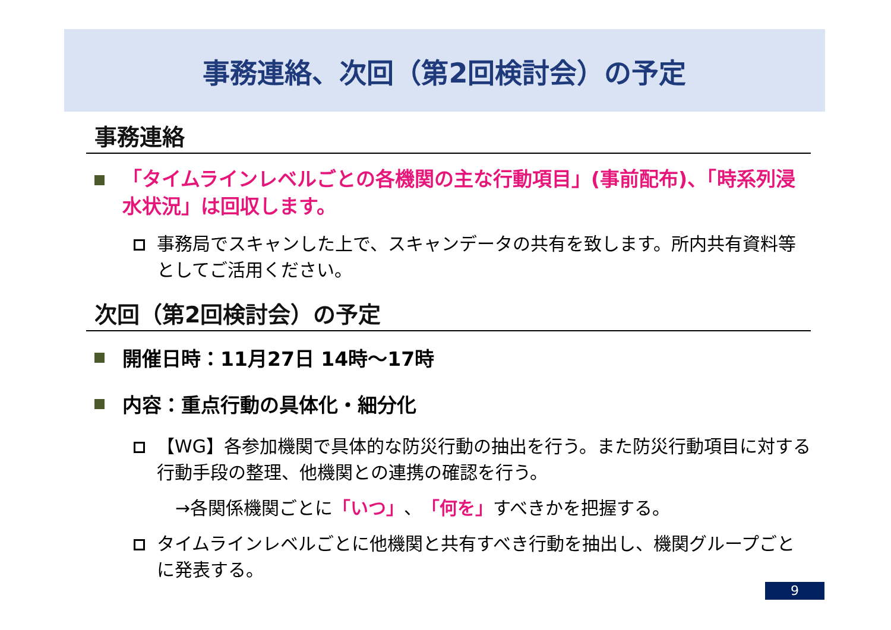事務連絡、次回（第2回検討会）の予定
事務連絡
「タイムラインレベルごとの各機関の主な行動項目」(事前配布)、「時系列浸水状況」は回収します。
事務局でスキャンした上で、スキャンデータの共有を致します。所内共有資料等としてご活用ください。
次回（第2回検討会）の予定
開催日時：11月27日 14時～17時
内容：重点行動の具体化・細分化
【WG】各参加機関で具体的な防災行動の抽出を行う。また防災行動項目に対する行動手段の整理、他機関との連携の確認を行う。
→各関係機関ごとに 「いつ」 、 「何を」 すべきかを把握する。
タイムラインレベルごとに他機関と共有すべき行動を抽出し、機関グループごとに発表する。
9